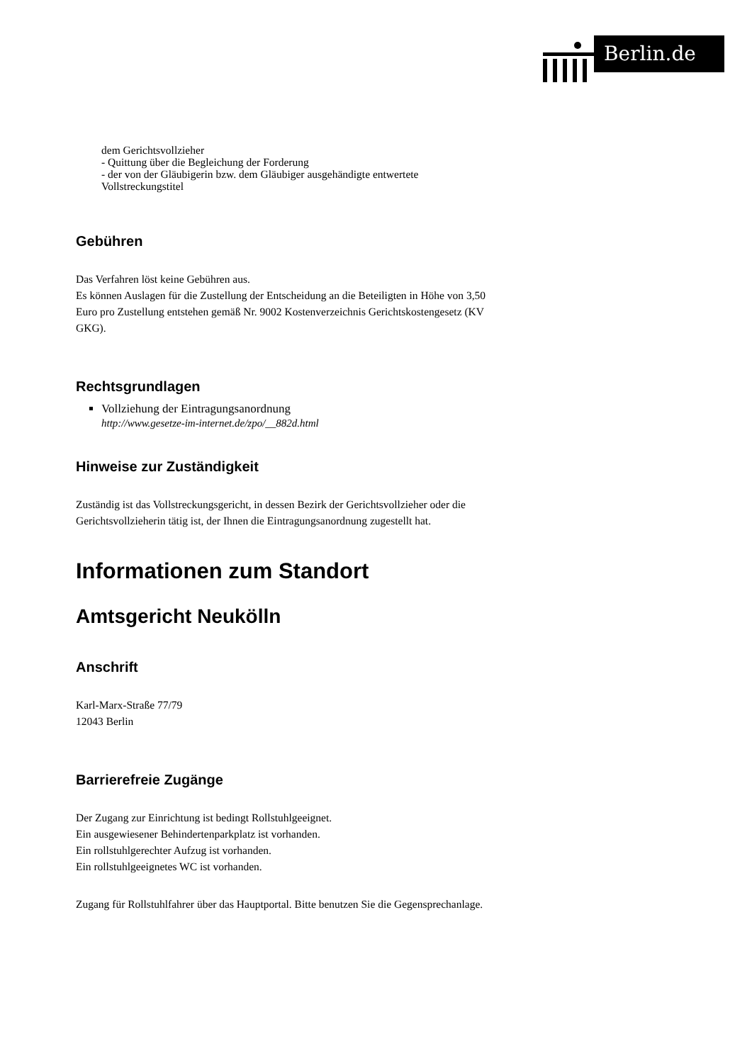Berlin.de
dem Gerichtsvollzieher
- Quittung über die Begleichung der Forderung
- der von der Gläubigerin bzw. dem Gläubiger ausgehändigte entwertete Vollstreckungstitel
Gebühren
Das Verfahren löst keine Gebühren aus.
Es können Auslagen für die Zustellung der Entscheidung an die Beteiligten in Höhe von 3,50 Euro pro Zustellung entstehen gemäß Nr. 9002 Kostenverzeichnis Gerichtskostengesetz (KV GKG).
Rechtsgrundlagen
Vollziehung der Eintragungsanordnung
http://www.gesetze-im-internet.de/zpo/__882d.html
Hinweise zur Zuständigkeit
Zuständig ist das Vollstreckungsgericht, in dessen Bezirk der Gerichtsvollzieher oder die Gerichtsvollzieherin tätig ist, der Ihnen die Eintragungsanordnung zugestellt hat.
Informationen zum Standort
Amtsgericht Neukölln
Anschrift
Karl-Marx-Straße 77/79
12043 Berlin
Barrierefreie Zugänge
Der Zugang zur Einrichtung ist bedingt Rollstuhlgeeignet.
Ein ausgewiesener Behindertenparkplatz ist vorhanden.
Ein rollstuhlgerechter Aufzug ist vorhanden.
Ein rollstuhlgeeignetes WC ist vorhanden.
Zugang für Rollstuhlfahrer über das Hauptportal. Bitte benutzen Sie die Gegensprechanlage.